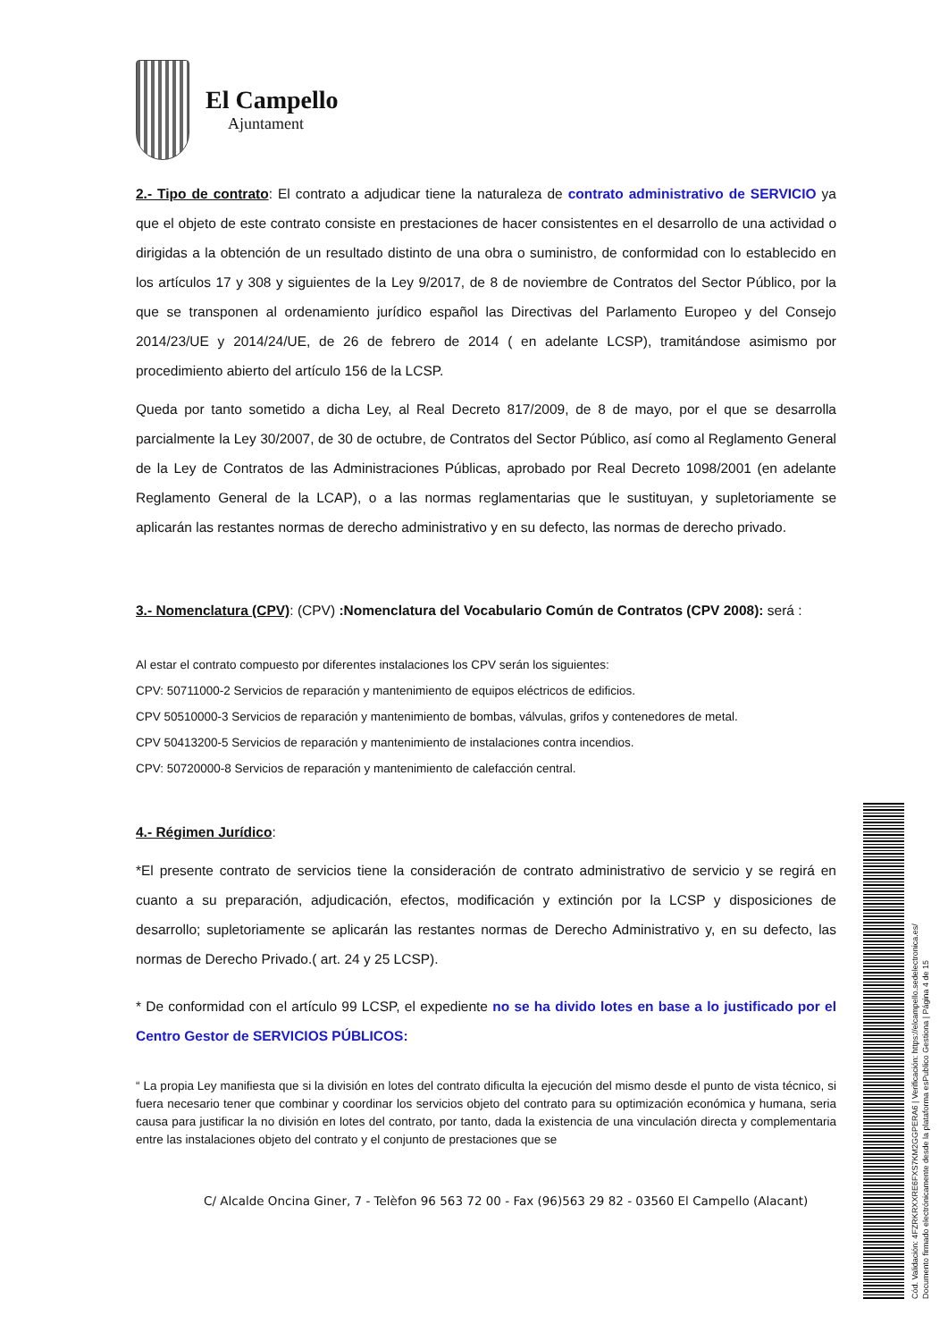El Campello
Ajuntament
2.- Tipo de contrato: El contrato a adjudicar tiene la naturaleza de contrato administrativo de SERVICIO ya que el objeto de este contrato consiste en prestaciones de hacer consistentes en el desarrollo de una actividad o dirigidas a la obtención de un resultado distinto de una obra o suministro, de conformidad con lo establecido en los artículos 17 y 308 y siguientes de la Ley 9/2017, de 8 de noviembre de Contratos del Sector Público, por la que se transponen al ordenamiento jurídico español las Directivas del Parlamento Europeo y del Consejo 2014/23/UE y 2014/24/UE, de 26 de febrero de 2014 ( en adelante LCSP), tramitándose asimismo por procedimiento abierto del artículo 156 de la LCSP.
Queda por tanto sometido a dicha Ley, al Real Decreto 817/2009, de 8 de mayo, por el que se desarrolla parcialmente la Ley 30/2007, de 30 de octubre, de Contratos del Sector Público, así como al Reglamento General de la Ley de Contratos de las Administraciones Públicas, aprobado por Real Decreto 1098/2001 (en adelante Reglamento General de la LCAP), o a las normas reglamentarias que le sustituyan, y supletoriamente se aplicarán las restantes normas de derecho administrativo y en su defecto, las normas de derecho privado.
3.- Nomenclatura (CPV): (CPV) :Nomenclatura del Vocabulario Común de Contratos (CPV 2008): será :
Al estar el contrato compuesto por diferentes instalaciones los CPV serán los siguientes:
CPV: 50711000-2 Servicios de reparación y mantenimiento de equipos eléctricos de edificios.
CPV 50510000-3 Servicios de reparación y mantenimiento de bombas, válvulas, grifos y contenedores de metal.
CPV 50413200-5 Servicios de reparación y mantenimiento de instalaciones contra incendios.
CPV: 50720000-8 Servicios de reparación y mantenimiento de calefacción central.
4.- Régimen Jurídico:
*El presente contrato de servicios tiene la consideración de contrato administrativo de servicio y se regirá en cuanto a su preparación, adjudicación, efectos, modificación y extinción por la LCSP y disposiciones de desarrollo; supletoriamente se aplicarán las restantes normas de Derecho Administrativo y, en su defecto, las normas de Derecho Privado.( art. 24 y 25 LCSP).
* De conformidad con el artículo 99 LCSP, el expediente no se ha divido lotes en base a lo justificado por el Centro Gestor de SERVICIOS PÚBLICOS:
“ La propia Ley manifiesta que si la división en lotes del contrato dificulta la ejecución del mismo desde el punto de vista técnico, si fuera necesario tener que combinar y coordinar los servicios objeto del contrato para su optimización económica y humana, seria causa para justificar la no división en lotes del contrato, por tanto, dada la existencia de una vinculación directa y complementaria entre las instalaciones objeto del contrato y el conjunto de prestaciones que se
C/ Alcalde Oncina Giner, 7 - Telèfon 96 563 72 00 - Fax (96)563 29 82 - 03560 El Campello (Alacant)
Cód. Validación: 4FZRKRXXRE6FXS7KM2GGPERA6 | Verificación: https://elcampello.sedelectronica.es/
Documento firmado electrónicamente desde la plataforma esPublico Gestiona | Página 4 de 15